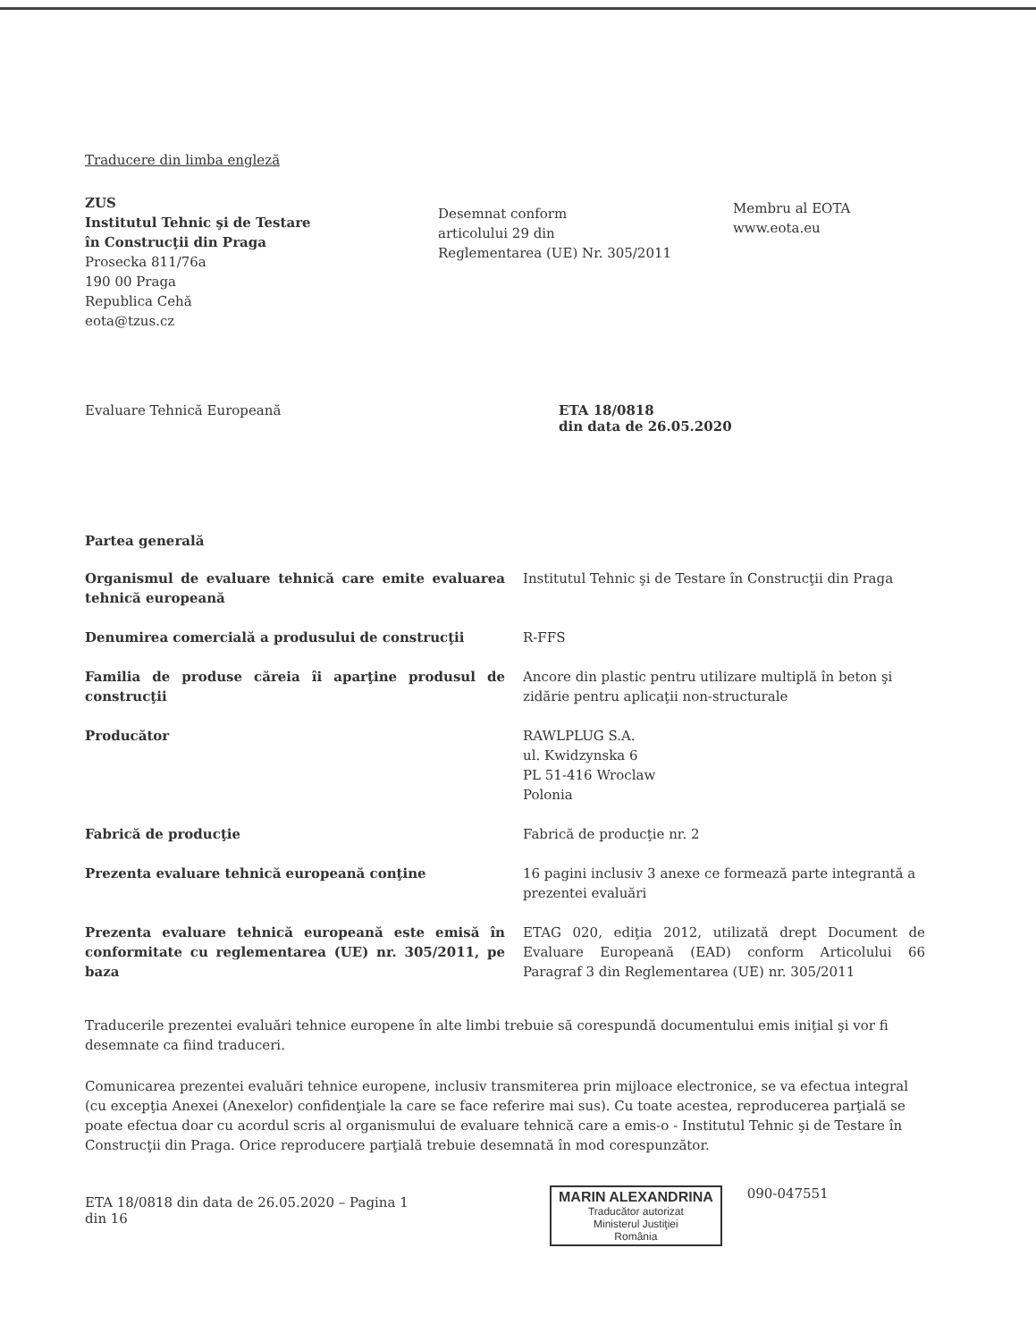Traducere din limba engleză
ZUS
Institutul Tehnic şi de Testare
în Construcţii din Praga
Prosecka 811/76a
190 00 Praga
Republica Cehă
eota@tzus.cz
Desemnat conform
articolului 29 din
Reglementarea (UE) Nr. 305/2011
Membru al EOTA
www.eota.eu
Evaluare Tehnică Europeană ETA 18/0818
din data de 26.05.2020
Partea generală
| Organismul de evaluare tehnică care emite evaluarea tehnică europeană | Institutul Tehnic şi de Testare în Construcţii din Praga |
| Denumirea comercială a produsului de construcţii | R-FFS |
| Familia de produse căreia îi aparţine produsul de construcţii | Ancore din plastic pentru utilizare multiplă în beton şi zidărie pentru aplicaţii non-structurale |
| Producător | RAWLPLUG S.A. ul. Kwidzynska 6 PL 51-416 Wroclaw Polonia |
| Fabrică de producţie | Fabrică de producţie nr. 2 |
| Prezenta evaluare tehnică europeană conţine | 16 pagini inclusiv 3 anexe ce formează parte integrantă a prezentei evaluări |
| Prezenta evaluare tehnică europeană este emisă în conformitate cu reglementarea (UE) nr. 305/2011, pe baza | ETAG 020, ediţia 2012, utilizată drept Document de Evaluare Europeană (EAD) conform Articolului 66 Paragraf 3 din Reglementarea (UE) nr. 305/2011 |
Traducerile prezentei evaluări tehnice europene în alte limbi trebuie să corespundă documentului emis iniţial şi vor fi desemnate ca fiind traduceri.
Comunicarea prezentei evaluări tehnice europene, inclusiv transmiterea prin mijloace electronice, se va efectua integral (cu excepţia Anexei (Anexelor) confidenţiale la care se face referire mai sus). Cu toate acestea, reproducerea parţială se poate efectua doar cu acordul scris al organismului de evaluare tehnică care a emis-o - Institutul Tehnic şi de Testare în Construcţii din Praga. Orice reproducere parţială trebuie desemnată în mod corespunzător.
ETA 18/0818 din data de 26.05.2020 – Pagina 1 din 16
MARIN ALEXANDRINA
Traducător autorizat
Ministerul Justiţiei
România
090-047551